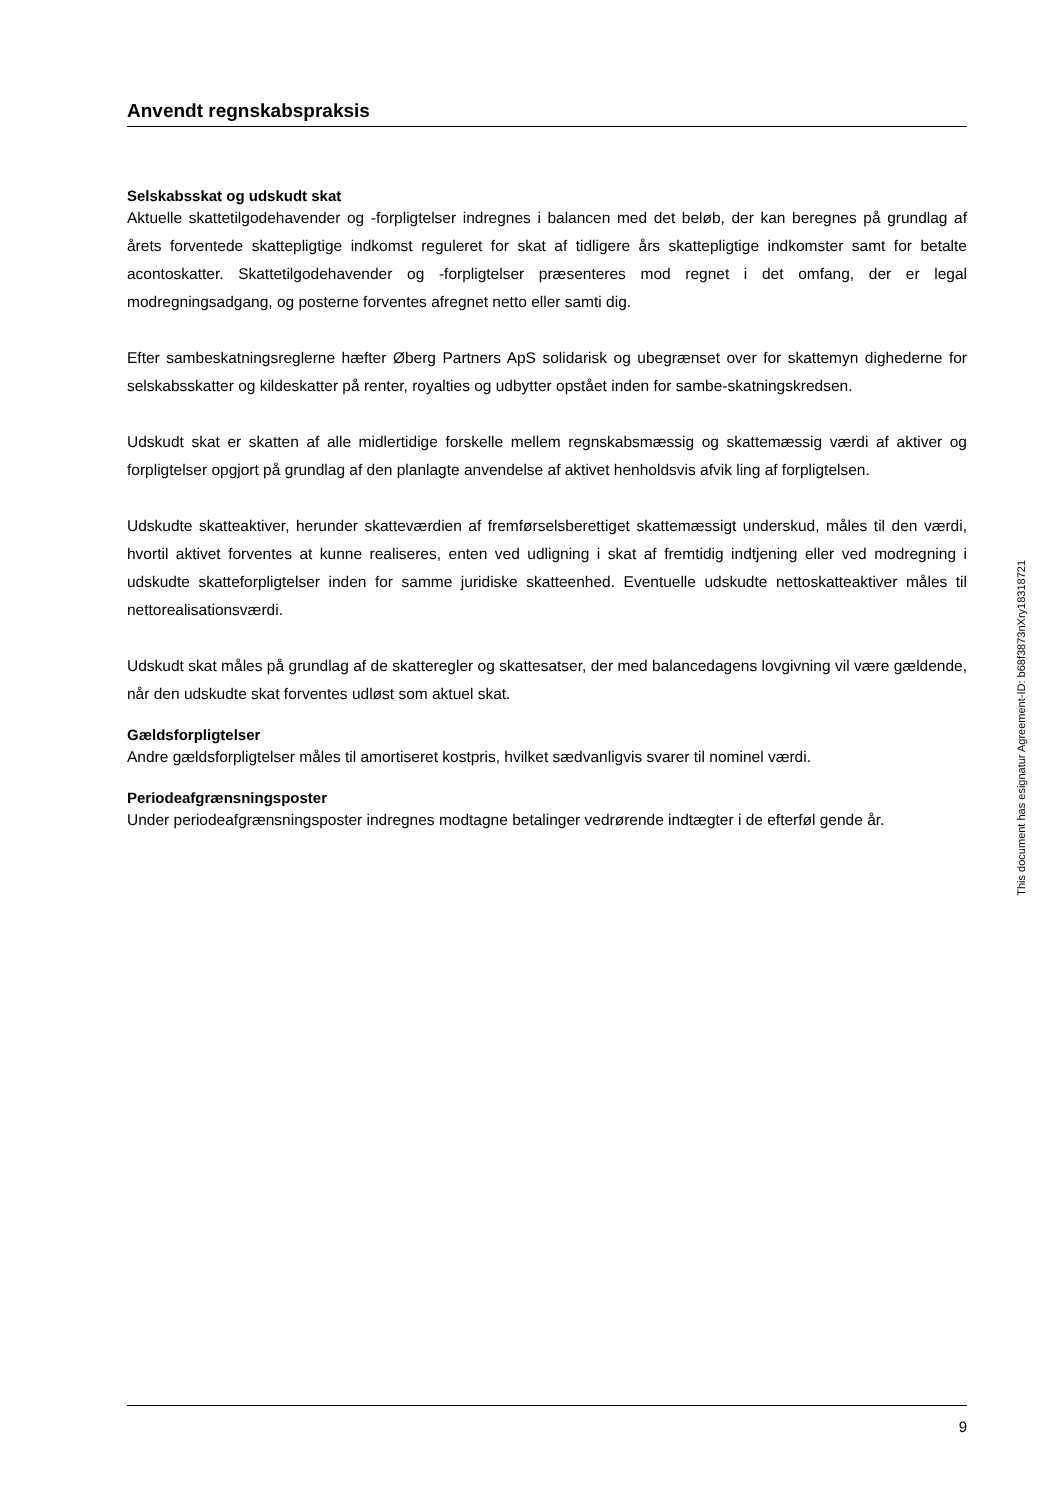Anvendt regnskabspraksis
Selskabsskat og udskudt skat
Aktuelle skattetilgodehavender og -forpligtelser indregnes i balancen med det beløb, der kan beregnes på grundlag af årets forventede skattepligtige indkomst reguleret for skat af tidligere års skattepligtige indkomster samt for betalte acontoskatter. Skattetilgodehavender og -forpligtelser præsenteres mod regnet i det omfang, der er legal modregningsadgang, og posterne forventes afregnet netto eller samti dig.
Efter sambeskatningsreglerne hæfter Øberg Partners ApS solidarisk og ubegrænset over for skattemyn dighederne for selskabsskatter og kildeskatter på renter, royalties og udbytter opstået inden for sambe-skatningskredsen.
Udskudt skat er skatten af alle midlertidige forskelle mellem regnskabsmæssig og skattemæssig værdi af aktiver og forpligtelser opgjort på grundlag af den planlagte anvendelse af aktivet henholdsvis afvik ling af forpligtelsen.
Udskudte skatteaktiver, herunder skatteværdien af fremførselsberettiget skattemæssigt underskud, måles til den værdi, hvortil aktivet forventes at kunne realiseres, enten ved udligning i skat af fremtidig indtjening eller ved modregning i udskudte skatteforpligtelser inden for samme juridiske skatteenhed. Eventuelle udskudte nettoskatteaktiver måles til nettorealisationsværdi.
Udskudt skat måles på grundlag af de skatteregler og skattesatser, der med balancedagens lovgivning vil være gældende, når den udskudte skat forventes udløst som aktuel skat.
Gældsforpligtelser
Andre gældsforpligtelser måles til amortiseret kostpris, hvilket sædvanligvis svarer til nominel værdi.
Periodeafgrænsningsposter
Under periodeafgrænsningsposter indregnes modtagne betalinger vedrørende indtægter i de efterføl gende år.
This document has esignatur Agreement-ID: b68f3873nXry18318721
9